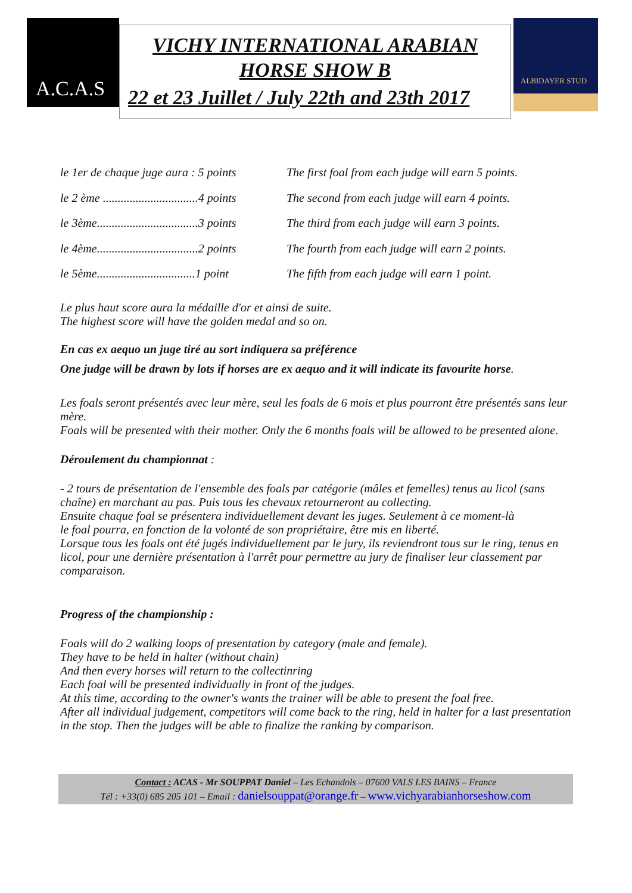A.C.A.S
VICHY INTERNATIONAL ARABIAN HORSE SHOW B
22 et 23 Juillet / July 22th and 23th 2017
ALBIDAYER STUD
le 1er de chaque juge aura : 5 points
The first foal from each judge will earn 5 points.
le 2 ème ................................4 points
The second from each judge will earn 4 points.
le 3ème..................................3 points
The third from each judge will earn 3 points.
le 4ème..................................2 points
The fourth from each judge will earn 2 points.
le 5ème.................................1 point
The fifth from each judge will earn 1 point.
Le plus haut score aura la médaille d'or et ainsi de suite.
The highest score will have the golden medal and so on.
En cas ex aequo un juge tiré au sort indiquera sa préférence
One judge will be drawn by lots if horses are ex aequo and it will indicate its favourite horse.
Les foals seront présentés avec leur mère, seul les foals de 6 mois et plus pourront être présentés sans leur mère.
Foals will be presented with their mother. Only the 6 months foals will be allowed to be presented alone.
Déroulement du championnat :
- 2 tours de présentation de l'ensemble des foals par catégorie (mâles et femelles) tenus au licol (sans chaîne) en marchant au pas. Puis tous les chevaux retourneront au collecting.
Ensuite chaque foal se présentera individuellement devant les juges. Seulement à ce moment-là
le foal pourra, en fonction de la volonté de son propriétaire, être mis en liberté.
Lorsque tous les foals ont été jugés individuellement par le jury, ils reviendront tous sur le ring, tenus en licol, pour une dernière présentation à l'arrêt pour permettre au jury de finaliser leur classement par comparaison.
Progress of the championship :
Foals will do 2 walking loops of presentation by category (male and female).
They have to be held in halter (without chain)
And then every horses will return to the collectinring
Each foal will be presented individually in front of the judges.
At this time, according to the owner's wants the trainer will be able to present the foal free.
After all individual judgement, competitors will come back to the ring, held in halter for a last presentation in the stop. Then the judges will be able to finalize the ranking by comparison.
Contact : ACAS - Mr SOUPPAT Daniel – Les Echandols – 07600 VALS LES BAINS – France
Tél : +33(0) 685 205 101 – Email : danielsouppat@orange.fr – www.vichyarabianhorseshow.com